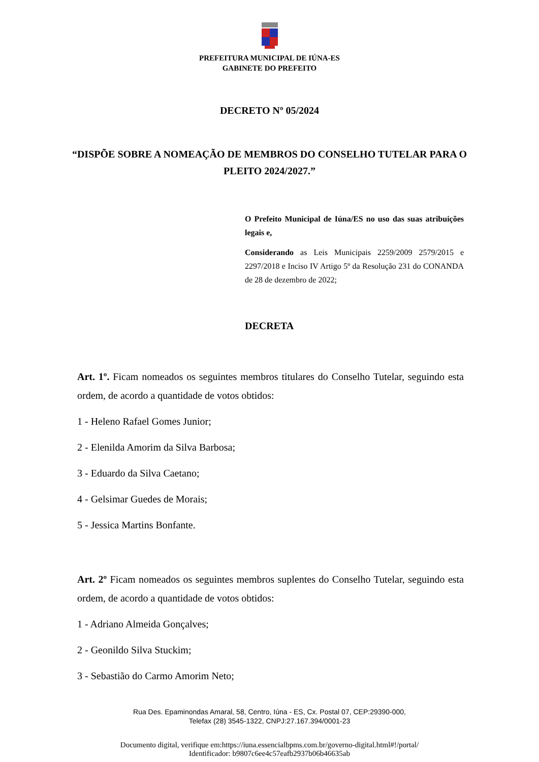PREFEITURA MUNICIPAL DE IÚNA-ES
GABINETE DO PREFEITO
DECRETO Nº 05/2024
“DISPÕE SOBRE A NOMEAÇÃO DE MEMBROS DO CONSELHO TUTELAR PARA O PLEITO 2024/2027.”
O Prefeito Municipal de Iúna/ES no uso das suas atribuições legais e,
Considerando as Leis Municipais 2259/2009 2579/2015 e 2297/2018 e Inciso IV Artigo 5º da Resolução 231 do CONANDA de 28 de dezembro de 2022;
DECRETA
Art. 1º. Ficam nomeados os seguintes membros titulares do Conselho Tutelar, seguindo esta ordem, de acordo a quantidade de votos obtidos:
1 - Heleno Rafael Gomes Junior;
2 - Elenilda Amorim da Silva Barbosa;
3 - Eduardo da Silva Caetano;
4 - Gelsimar Guedes de Morais;
5 - Jessica Martins Bonfante.
Art. 2º Ficam nomeados os seguintes membros suplentes do Conselho Tutelar, seguindo esta ordem, de acordo a quantidade de votos obtidos:
1 - Adriano Almeida Gonçalves;
2 - Geonildo Silva Stuckim;
3 - Sebastião do Carmo Amorim Neto;
Rua Des. Epaminondas Amaral, 58, Centro, Iúna - ES, Cx. Postal 07, CEP:29390-000,
Telefax (28) 3545-1322, CNPJ:27.167.394/0001-23
Documento digital, verifique em:https://iuna.essencialbpms.com.br/governo-digital.html#!/portal/
Identificador: b9807c6ee4c57eafb2937b06b46635ab